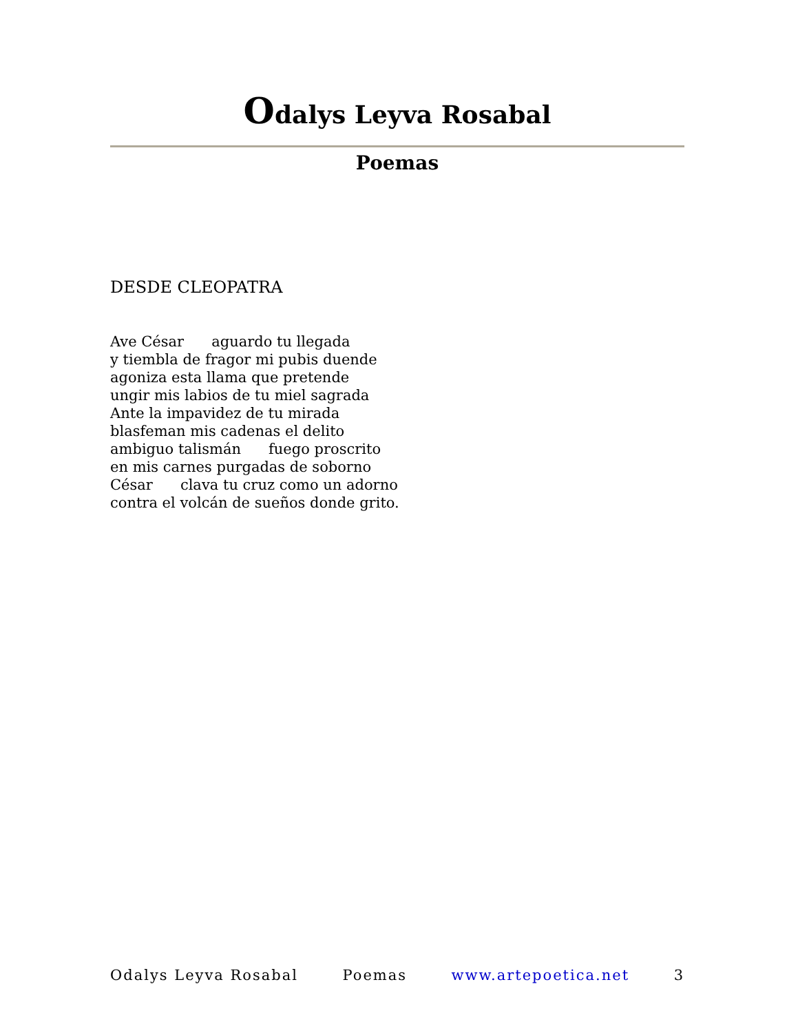Odalys Leyva Rosabal
Poemas
DESDE CLEOPATRA
Ave César aguardo tu llegada
y tiembla de fragor mi pubis duende
agoniza esta llama que pretende
ungir mis labios de tu miel sagrada
Ante la impavidez de tu mirada
blasfeman mis cadenas el delito
ambiguo talismán fuego proscrito
en mis carnes purgadas de soborno
César clava tu cruz como un adorno
contra el volcán de sueños donde grito.
Odalys Leyva Rosabal Poemas www.artepoetica.net 3